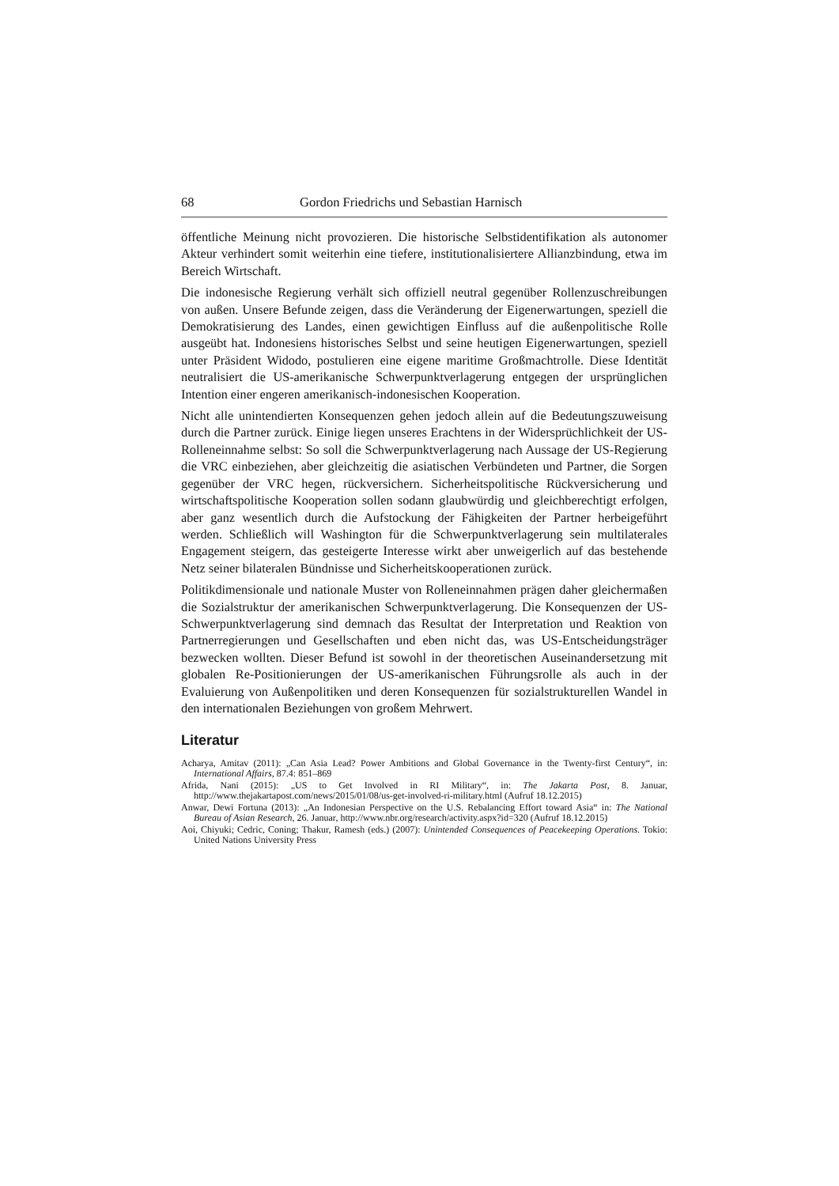68 Gordon Friedrichs und Sebastian Harnisch
öffentliche Meinung nicht provozieren. Die historische Selbstidentifikation als autonomer Akteur verhindert somit weiterhin eine tiefere, institutionalisiertere Allianzbindung, etwa im Bereich Wirtschaft.
Die indonesische Regierung verhält sich offiziell neutral gegenüber Rollenzuschreibungen von außen. Unsere Befunde zeigen, dass die Veränderung der Eigenerwartungen, speziell die Demokratisierung des Landes, einen gewichtigen Einfluss auf die außenpolitische Rolle ausgeübt hat. Indonesiens historisches Selbst und seine heutigen Eigenerwartungen, speziell unter Präsident Widodo, postulieren eine eigene maritime Großmachtrolle. Diese Identität neutralisiert die US-amerikanische Schwerpunktverlagerung entgegen der ursprünglichen Intention einer engeren amerikanisch-indonesischen Kooperation.
Nicht alle unintendierten Konsequenzen gehen jedoch allein auf die Bedeutungszuweisung durch die Partner zurück. Einige liegen unseres Erachtens in der Widersprüchlichkeit der US-Rolleneinnahme selbst: So soll die Schwerpunktverlagerung nach Aussage der US-Regierung die VRC einbeziehen, aber gleichzeitig die asiatischen Verbündeten und Partner, die Sorgen gegenüber der VRC hegen, rückversichern. Sicherheitspolitische Rückversicherung und wirtschaftspolitische Kooperation sollen sodann glaubwürdig und gleichberechtigt erfolgen, aber ganz wesentlich durch die Aufstockung der Fähigkeiten der Partner herbeigeführt werden. Schließlich will Washington für die Schwerpunktverlagerung sein multilaterales Engagement steigern, das gesteigerte Interesse wirkt aber unweigerlich auf das bestehende Netz seiner bilateralen Bündnisse und Sicherheitskooperationen zurück.
Politikdimensionale und nationale Muster von Rolleneinnahmen prägen daher gleichermaßen die Sozialstruktur der amerikanischen Schwerpunktverlagerung. Die Konsequenzen der US-Schwerpunktverlagerung sind demnach das Resultat der Interpretation und Reaktion von Partnerregierungen und Gesellschaften und eben nicht das, was US-Entscheidungsträger bezwecken wollten. Dieser Befund ist sowohl in der theoretischen Auseinandersetzung mit globalen Re-Positionierungen der US-amerikanischen Führungsrolle als auch in der Evaluierung von Außenpolitiken und deren Konsequenzen für sozialstrukturellen Wandel in den internationalen Beziehungen von großem Mehrwert.
Literatur
Acharya, Amitav (2011): „Can Asia Lead? Power Ambitions and Global Governance in the Twenty-first Century“, in: International Affairs, 87.4: 851–869
Afrida, Nani (2015): „US to Get Involved in RI Military“, in: The Jakarta Post, 8. Januar, http://www.thejakartapost.com/news/2015/01/08/us-get-involved-ri-military.html (Aufruf 18.12.2015)
Anwar, Dewi Fortuna (2013): „An Indonesian Perspective on the U.S. Rebalancing Effort toward Asia“ in: The National Bureau of Asian Research, 26. Januar, http://www.nbr.org/research/activity.aspx?id=320 (Aufruf 18.12.2015)
Aoi, Chiyuki; Cedric, Coning; Thakur, Ramesh (eds.) (2007): Unintended Consequences of Peacekeeping Operations. Tokio: United Nations University Press